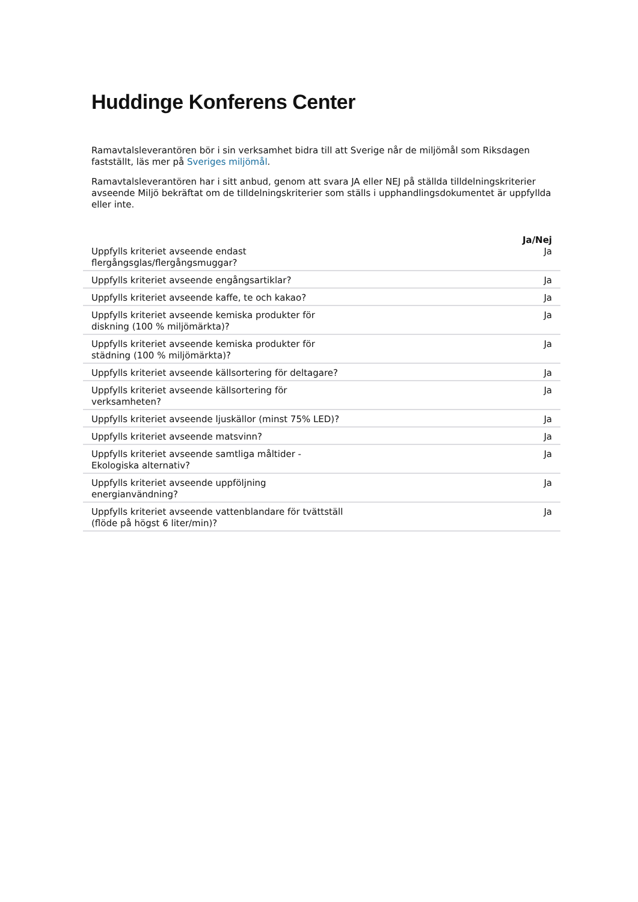Huddinge Konferens Center
Ramavtalsleverantören bör i sin verksamhet bidra till att Sverige når de miljömål som Riksdagen fastställt, läs mer på Sveriges miljömål.
Ramavtalsleverantören har i sitt anbud, genom att svara JA eller NEJ på ställda tilldelningskriterier avseende Miljö bekräftat om de tilldelningskriterier som ställs i upphandlingsdokumentet är uppfyllda eller inte.
| | Ja/Nej |
| --- | --- |
| Uppfylls kriteriet avseende endast flergångsglas/flergångsmuggar? | Ja |
| Uppfylls kriteriet avseende engångsartiklar? | Ja |
| Uppfylls kriteriet avseende kaffe, te och kakao? | Ja |
| Uppfylls kriteriet avseende kemiska produkter för diskning (100 % miljömärkta)? | Ja |
| Uppfylls kriteriet avseende kemiska produkter för städning (100 % miljömärkta)? | Ja |
| Uppfylls kriteriet avseende källsortering för deltagare? | Ja |
| Uppfylls kriteriet avseende källsortering för verksamheten? | Ja |
| Uppfylls kriteriet avseende ljuskällor (minst 75% LED)? | Ja |
| Uppfylls kriteriet avseende matsvinn? | Ja |
| Uppfylls kriteriet avseende samtliga måltider - Ekologiska alternativ? | Ja |
| Uppfylls kriteriet avseende uppföljning energianvändning? | Ja |
| Uppfylls kriteriet avseende vattenblandare för tvättställ (flöde på högst 6 liter/min)? | Ja |